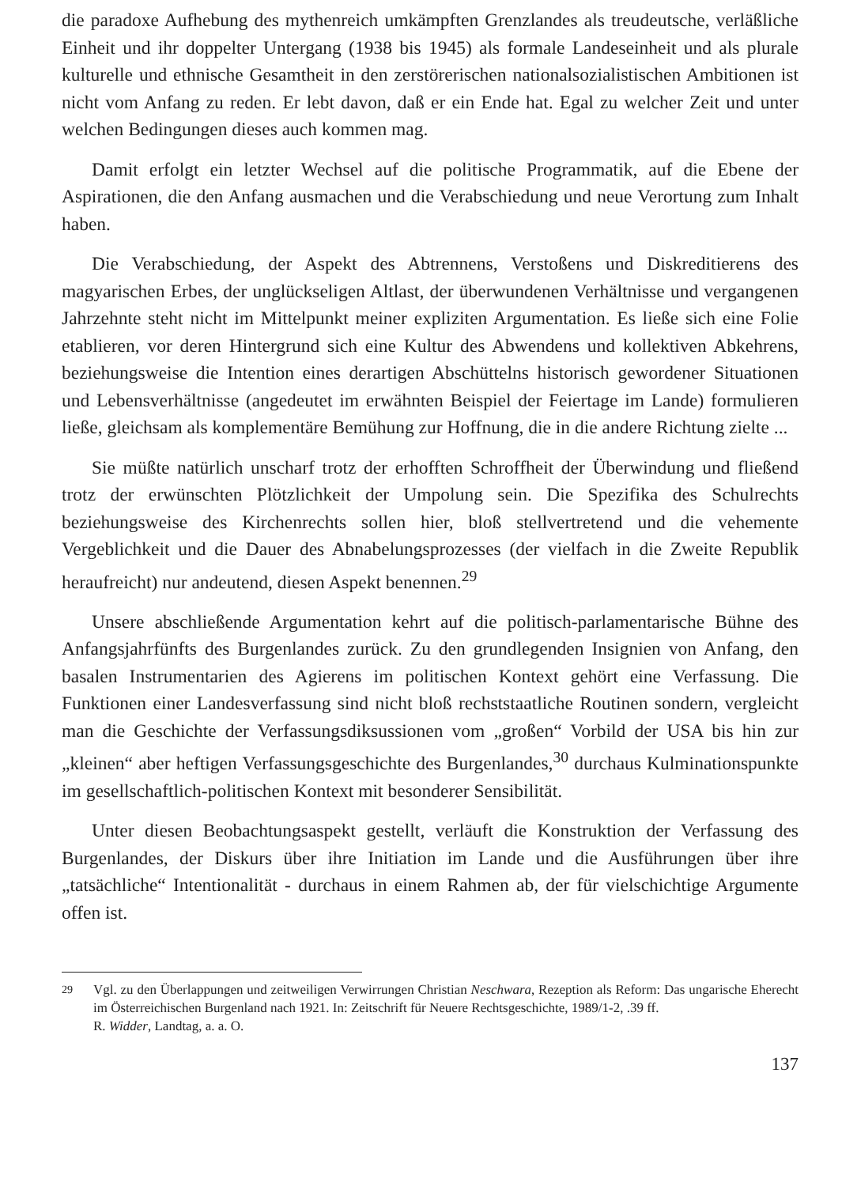die paradoxe Aufhebung des mythenreich umkämpften Grenzlandes als treudeutsche, verläßliche Einheit und ihr doppelter Untergang (1938 bis 1945) als formale Landeseinheit und als plurale kulturelle und ethnische Gesamtheit in den zerstörerischen nationalsozialistischen Ambitionen ist nicht vom Anfang zu reden. Er lebt davon, daß er ein Ende hat. Egal zu welcher Zeit und unter welchen Bedingungen dieses auch kommen mag.
Damit erfolgt ein letzter Wechsel auf die politische Programmatik, auf die Ebene der Aspirationen, die den Anfang ausmachen und die Verabschiedung und neue Verortung zum Inhalt haben.
Die Verabschiedung, der Aspekt des Abtrennens, Verstoßens und Diskreditierens des magyarischen Erbes, der unglückseligen Altlast, der überwundenen Verhältnisse und vergangenen Jahrzehnte steht nicht im Mittelpunkt meiner expliziten Argumentation. Es ließe sich eine Folie etablieren, vor deren Hintergrund sich eine Kultur des Abwendens und kollektiven Abkehrens, beziehungsweise die Intention eines derartigen Abschüttelns historisch gewordener Situationen und Lebensverhältnisse (angedeutet im erwähnten Beispiel der Feiertage im Lande) formulieren ließe, gleichsam als komplementäre Bemühung zur Hoffnung, die in die andere Richtung zielte ...
Sie müßte natürlich unscharf trotz der erhofften Schroffheit der Überwindung und fließend trotz der erwünschten Plötzlichkeit der Umpolung sein. Die Spezifika des Schulrechts beziehungsweise des Kirchenrechts sollen hier, bloß stellvertretend und die vehemente Vergeblichkeit und die Dauer des Abnabelungsprozesses (der vielfach in die Zweite Republik heraufreicht) nur andeutend, diesen Aspekt benennen.<sup>29</sup>
Unsere abschließende Argumentation kehrt auf die politisch-parlamentarische Bühne des Anfangsjahrfünfts des Burgenlandes zurück. Zu den grundlegenden Insignien von Anfang, den basalen Instrumentarien des Agierens im politischen Kontext gehört eine Verfassung. Die Funktionen einer Landesverfassung sind nicht bloß rechststaatliche Routinen sondern, vergleicht man die Geschichte der Verfassungsdiksussionen vom „großen“ Vorbild der USA bis hin zur „kleinen“ aber heftigen Verfassungsgeschichte des Burgenlandes,<sup>30</sup> durchaus Kulminationspunkte im gesellschaftlich-politischen Kontext mit besonderer Sensibilität.
Unter diesen Beobachtungsaspekt gestellt, verläuft die Konstruktion der Verfassung des Burgenlandes, der Diskurs über ihre Initiation im Lande und die Ausführungen über ihre „tatsächliche“ Intentionalität - durchaus in einem Rahmen ab, der für vielschichtige Argumente offen ist.
<sup>29</sup> Vgl. zu den Überlappungen und zeitweiligen Verwirrungen Christian Neschwara, Rezeption als Reform: Das ungarische Eherecht im Österreichischen Burgenland nach 1921. In: Zeitschrift für Neuere Rechtsgeschichte, 1989/1-2, .39 ff.
R. Widder, Landtag, a. a. O.
137